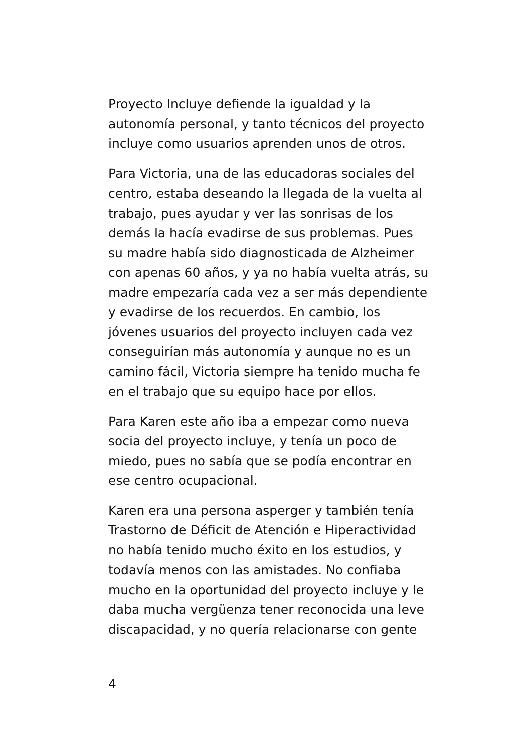Proyecto Incluye defiende la igualdad y la autonomía personal, y tanto técnicos del proyecto incluye como usuarios aprenden unos de otros.
Para Victoria, una de las educadoras sociales del centro, estaba deseando la llegada de la vuelta al trabajo, pues ayudar y ver las sonrisas de los demás la hacía evadirse de sus problemas. Pues su madre había sido diagnosticada de Alzheimer con apenas 60 años, y ya no había vuelta atrás, su madre empezaría cada vez a ser más dependiente y evadirse de los recuerdos. En cambio, los jóvenes usuarios del proyecto incluyen cada vez conseguirían más autonomía y aunque no es un camino fácil, Victoria siempre ha tenido mucha fe en el trabajo que su equipo hace por ellos.
Para Karen este año iba a empezar como nueva socia del proyecto incluye, y tenía un poco de miedo, pues no sabía que se podía encontrar en ese centro ocupacional.
Karen era una persona asperger y también tenía Trastorno de Déficit de Atención e Hiperactividad no había tenido mucho éxito en los estudios, y todavía menos con las amistades. No confiaba mucho en la oportunidad del proyecto incluye y le daba mucha vergüenza tener reconocida una leve discapacidad, y no quería relacionarse con gente
4